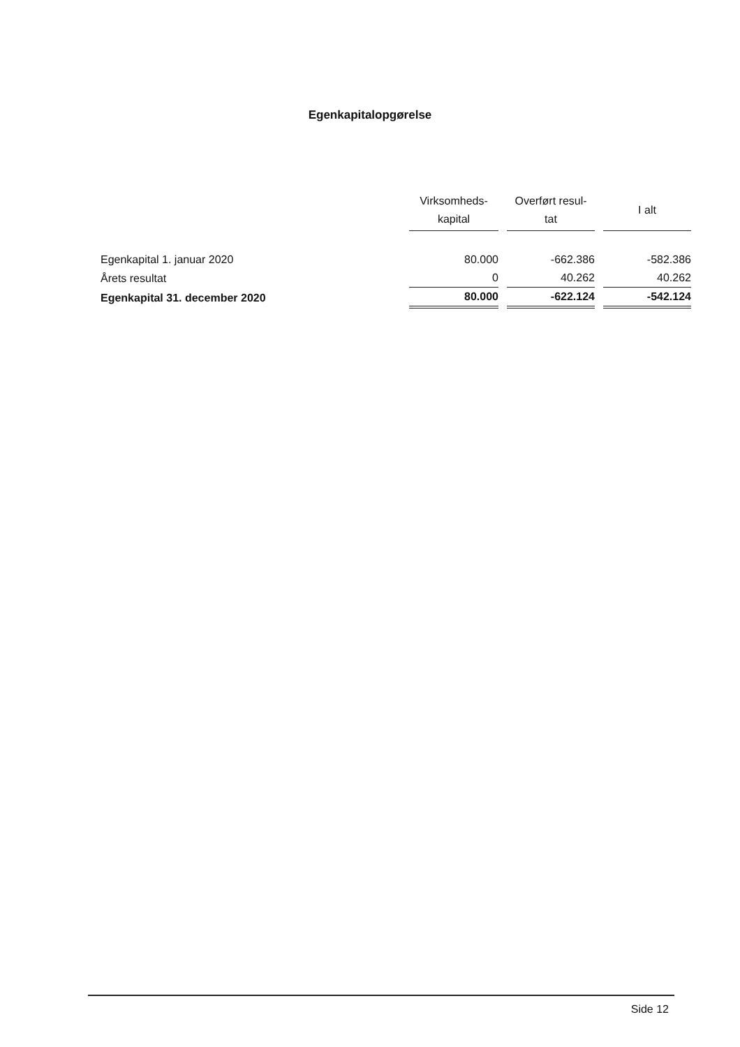Egenkapitalopgørelse
| | Virksomheds- kapital | Overført resul- tat | I alt |
| --- | --- | --- | --- |
| Egenkapital 1. januar 2020 | 80.000 | -662.386 | -582.386 |
| Årets resultat | 0 | 40.262 | 40.262 |
| Egenkapital 31. december 2020 | 80.000 | -622.124 | -542.124 |
Side 12